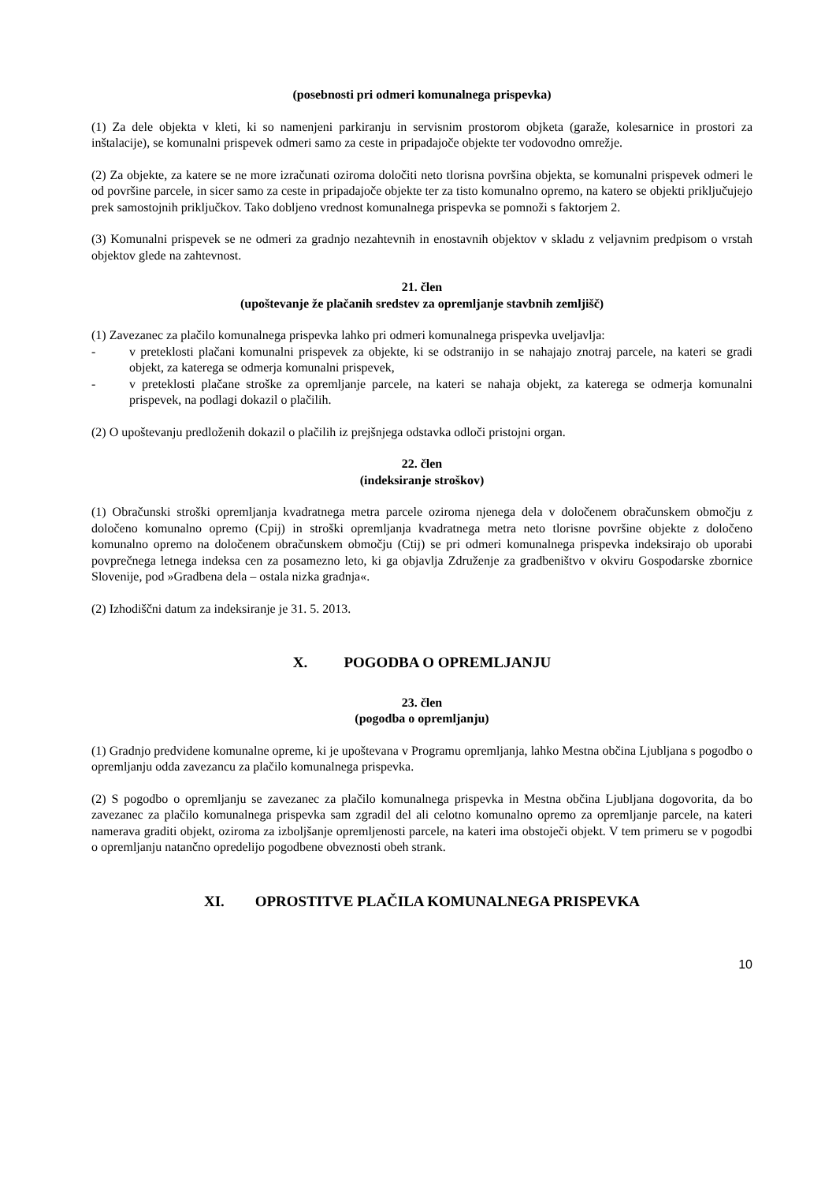(posebnosti pri odmeri komunalnega prispevka)
(1) Za dele objekta v kleti, ki so namenjeni parkiranju in servisnim prostorom objketa (garaže, kolesarnice in prostori za inštalacije), se komunalni prispevek odmeri samo za ceste in pripadajoče objekte ter vodovodno omrežje.
(2) Za objekte, za katere se ne more izračunati oziroma določiti neto tlorisna površina objekta, se komunalni prispevek odmeri le od površine parcele, in sicer samo za ceste in pripadajoče objekte ter za tisto komunalno opremo, na katero se objekti priključujejo prek samostojnih priključkov. Tako dobljeno vrednost komunalnega prispevka se pomnoži s faktorjem 2.
(3) Komunalni prispevek se ne odmeri za gradnjo nezahtevnih in enostavnih objektov v skladu z veljavnim predpisom o vrstah objektov glede na zahtevnost.
21. člen
(upoštevanje že plačanih sredstev za opremljanje stavbnih zemljišč)
(1) Zavezanec za plačilo komunalnega prispevka lahko pri odmeri komunalnega prispevka uveljavlja:
- v preteklosti plačani komunalni prispevek za objekte, ki se odstranijo in se nahajajo znotraj parcele, na kateri se gradi objekt, za katerega se odmerja komunalni prispevek,
- v preteklosti plačane stroške za opremljanje parcele, na kateri se nahaja objekt, za katerega se odmerja komunalni prispevek, na podlagi dokazil o plačilih.
(2) O upoštevanju predloženih dokazil o plačilih iz prejšnjega odstavka odloči pristojni organ.
22. člen
(indeksiranje stroškov)
(1) Obračunski stroški opremljanja kvadratnega metra parcele oziroma njenega dela v določenem obračunskem območju z določeno komunalno opremo (Cpij) in stroški opremljanja kvadratnega metra neto tlorisne površine objekte z določeno komunalno opremo na določenem obračunskem območju (Ctij) se pri odmeri komunalnega prispevka indeksirajo ob uporabi povprečnega letnega indeksa cen za posamezno leto, ki ga objavlja Združenje za gradbeništvo v okviru Gospodarske zbornice Slovenije, pod »Gradbena dela – ostala nizka gradnja«.
(2) Izhodiščni datum za indeksiranje je 31. 5. 2013.
X. POGODBA O OPREMLJANJU
23. člen
(pogodba o opremljanju)
(1) Gradnjo predvidene komunalne opreme, ki je upoštevana v Programu opremljanja, lahko Mestna občina Ljubljana s pogodbo o opremljanju odda zavezancu za plačilo komunalnega prispevka.
(2) S pogodbo o opremljanju se zavezanec za plačilo komunalnega prispevka in Mestna občina Ljubljana dogovorita, da bo zavezanec za plačilo komunalnega prispevka sam zgradil del ali celotno komunalno opremo za opremljanje parcele, na kateri namerava graditi objekt, oziroma za izboljšanje opremljenosti parcele, na kateri ima obstoječi objekt. V tem primeru se v pogodbi o opremljanju natančno opredelijo pogodbene obveznosti obeh strank.
XI. OPROSTITVE PLAČILA KOMUNALNEGA PRISPEVKA
10